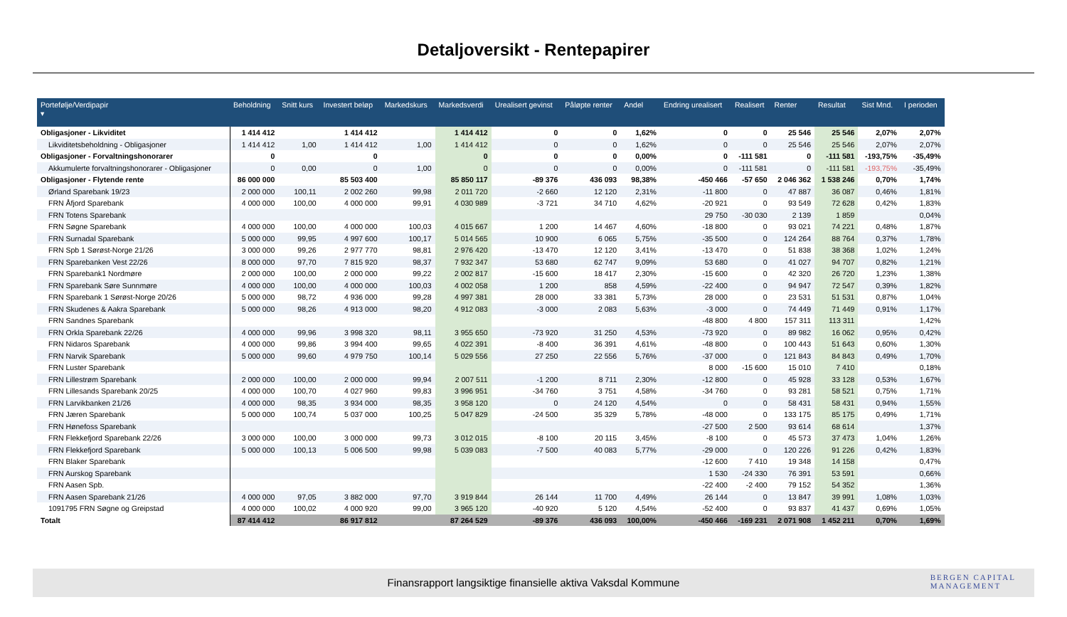Detaljoversikt - Rentepapirer
| Portefølje/Verdipapir ▾ | Beholdning | Snitt kurs | Investert beløp | Markedskurs | Markedsverdi | Urealisert gevinst | Påløpte renter | Andel | Endring urealisert | Realisert | Renter | Resultat | Sist Mnd. | I perioden |
| --- | --- | --- | --- | --- | --- | --- | --- | --- | --- | --- | --- | --- | --- | --- |
| Obligasjoner - Likviditet | 1 414 412 | | 1 414 412 | | 1 414 412 | 0 | 0 | 1,62% | 0 | 0 | 25 546 | 25 546 | 2,07% | 2,07% |
| Likviditetsbeholdning - Obligasjoner | 1 414 412 | 1,00 | 1 414 412 | 1,00 | 1 414 412 | 0 | 0 | 1,62% | 0 | 0 | 25 546 | 25 546 | 2,07% | 2,07% |
| Obligasjoner - Forvaltningshonorarer | 0 | | 0 | | 0 | 0 | 0 | 0,00% | 0 | -111 581 | 0 | -111 581 | -193,75% | -35,49% |
| Akkumulerte forvaltningshonorarer - Obligasjoner | 0 | 0,00 | 0 | 1,00 | 0 | 0 | 0 | 0,00% | 0 | -111 581 | 0 | -111 581 | -193,75% | -35,49% |
| Obligasjoner - Flytende rente | 86 000 000 | | 85 503 400 | | 85 850 117 | -89 376 | 436 093 | 98,38% | -450 466 | -57 650 | 2 046 362 | 1 538 246 | 0,70% | 1,74% |
| Ørland Sparebank 19/23 | 2 000 000 | 100,11 | 2 002 260 | 99,98 | 2 011 720 | -2 660 | 12 120 | 2,31% | -11 800 | 0 | 47 887 | 36 087 | 0,46% | 1,81% |
| FRN Åfjord Sparebank | 4 000 000 | 100,00 | 4 000 000 | 99,91 | 4 030 989 | -3 721 | 34 710 | 4,62% | -20 921 | 0 | 93 549 | 72 628 | 0,42% | 1,83% |
| FRN Totens Sparebank | | | | | | | | | 29 750 | -30 030 | 2 139 | 1 859 | | 0,04% |
| FRN Søgne Sparebank | 4 000 000 | 100,00 | 4 000 000 | 100,03 | 4 015 667 | 1 200 | 14 467 | 4,60% | -18 800 | 0 | 93 021 | 74 221 | 0,48% | 1,87% |
| FRN Surnadal Sparebank | 5 000 000 | 99,95 | 4 997 600 | 100,17 | 5 014 565 | 10 900 | 6 065 | 5,75% | -35 500 | 0 | 124 264 | 88 764 | 0,37% | 1,78% |
| FRN Spb 1 Sørøst-Norge 21/26 | 3 000 000 | 99,26 | 2 977 770 | 98,81 | 2 976 420 | -13 470 | 12 120 | 3,41% | -13 470 | 0 | 51 838 | 38 368 | 1,02% | 1,24% |
| FRN Sparebanken Vest 22/26 | 8 000 000 | 97,70 | 7 815 920 | 98,37 | 7 932 347 | 53 680 | 62 747 | 9,09% | 53 680 | 0 | 41 027 | 94 707 | 0,82% | 1,21% |
| FRN Sparebank1 Nordmøre | 2 000 000 | 100,00 | 2 000 000 | 99,22 | 2 002 817 | -15 600 | 18 417 | 2,30% | -15 600 | 0 | 42 320 | 26 720 | 1,23% | 1,38% |
| FRN Sparebank Søre Sunnmøre | 4 000 000 | 100,00 | 4 000 000 | 100,03 | 4 002 058 | 1 200 | 858 | 4,59% | -22 400 | 0 | 94 947 | 72 547 | 0,39% | 1,82% |
| FRN Sparebank 1 Sørøst-Norge 20/26 | 5 000 000 | 98,72 | 4 936 000 | 99,28 | 4 997 381 | 28 000 | 33 381 | 5,73% | 28 000 | 0 | 23 531 | 51 531 | 0,87% | 1,04% |
| FRN Skudenes & Aakra Sparebank | 5 000 000 | 98,26 | 4 913 000 | 98,20 | 4 912 083 | -3 000 | 2 083 | 5,63% | -3 000 | 0 | 74 449 | 71 449 | 0,91% | 1,17% |
| FRN Sandnes Sparebank | | | | | | | | | -48 800 | 4 800 | 157 311 | 113 311 | | 1,42% |
| FRN Orkla Sparebank 22/26 | 4 000 000 | 99,96 | 3 998 320 | 98,11 | 3 955 650 | -73 920 | 31 250 | 4,53% | -73 920 | 0 | 89 982 | 16 062 | 0,95% | 0,42% |
| FRN Nidaros Sparebank | 4 000 000 | 99,86 | 3 994 400 | 99,65 | 4 022 391 | -8 400 | 36 391 | 4,61% | -48 800 | 0 | 100 443 | 51 643 | 0,60% | 1,30% |
| FRN Narvik Sparebank | 5 000 000 | 99,60 | 4 979 750 | 100,14 | 5 029 556 | 27 250 | 22 556 | 5,76% | -37 000 | 0 | 121 843 | 84 843 | 0,49% | 1,70% |
| FRN Luster Sparebank | | | | | | | | | 8 000 | -15 600 | 15 010 | 7 410 | | 0,18% |
| FRN Lillestrøm Sparebank | 2 000 000 | 100,00 | 2 000 000 | 99,94 | 2 007 511 | -1 200 | 8 711 | 2,30% | -12 800 | 0 | 45 928 | 33 128 | 0,53% | 1,67% |
| FRN Lillesands Sparebank 20/25 | 4 000 000 | 100,70 | 4 027 960 | 99,83 | 3 996 951 | -34 760 | 3 751 | 4,58% | -34 760 | 0 | 93 281 | 58 521 | 0,75% | 1,71% |
| FRN Larvikbanken 21/26 | 4 000 000 | 98,35 | 3 934 000 | 98,35 | 3 958 120 | 0 | 24 120 | 4,54% | 0 | 0 | 58 431 | 58 431 | 0,94% | 1,55% |
| FRN Jæren Sparebank | 5 000 000 | 100,74 | 5 037 000 | 100,25 | 5 047 829 | -24 500 | 35 329 | 5,78% | -48 000 | 0 | 133 175 | 85 175 | 0,49% | 1,71% |
| FRN Hønefoss Sparebank | | | | | | | | | -27 500 | 2 500 | 93 614 | 68 614 | | 1,37% |
| FRN Flekkefjord Sparebank 22/26 | 3 000 000 | 100,00 | 3 000 000 | 99,73 | 3 012 015 | -8 100 | 20 115 | 3,45% | -8 100 | 0 | 45 573 | 37 473 | 1,04% | 1,26% |
| FRN Flekkefjord Sparebank | 5 000 000 | 100,13 | 5 006 500 | 99,98 | 5 039 083 | -7 500 | 40 083 | 5,77% | -29 000 | 0 | 120 226 | 91 226 | 0,42% | 1,83% |
| FRN Blaker Sparebank | | | | | | | | | -12 600 | 7 410 | 19 348 | 14 158 | | 0,47% |
| FRN Aurskog Sparebank | | | | | | | | | 1 530 | -24 330 | 76 391 | 53 591 | | 0,66% |
| FRN Aasen Spb. | | | | | | | | | -22 400 | -2 400 | 79 152 | 54 352 | | 1,36% |
| FRN Aasen Sparebank 21/26 | 4 000 000 | 97,05 | 3 882 000 | 97,70 | 3 919 844 | 26 144 | 11 700 | 4,49% | 26 144 | 0 | 13 847 | 39 991 | 1,08% | 1,03% |
| 1091795 FRN Søgne og Greipstad | 4 000 000 | 100,02 | 4 000 920 | 99,00 | 3 965 120 | -40 920 | 5 120 | 4,54% | -52 400 | 0 | 93 837 | 41 437 | 0,69% | 1,05% |
| Totalt | 87 414 412 | | 86 917 812 | | 87 264 529 | -89 376 | 436 093 | 100,00% | -450 466 | -169 231 | 2 071 908 | 1 452 211 | 0,70% | 1,69% |
Finansrapport langsiktige finansielle aktiva Vaksdal Kommune
BERGEN CAPITAL
MANAGEMENT